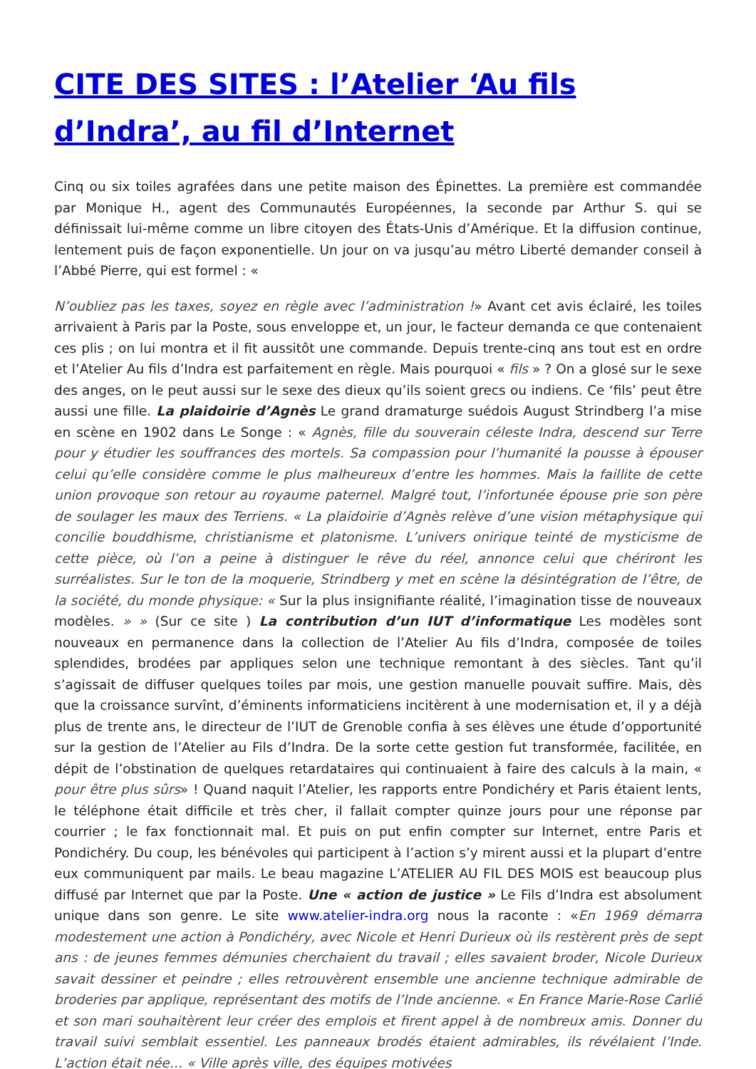CITE DES SITES : l’Atelier ‘Au fils d’Indra’, au fil d’Internet
Cinq ou six toiles agrafées dans une petite maison des Épinettes. La première est commandée par Monique H., agent des Communautés Européennes, la seconde par Arthur S. qui se définissait lui-même comme un libre citoyen des États-Unis d’Amérique. Et la diffusion continue, lentement puis de façon exponentielle. Un jour on va jusqu’au métro Liberté demander conseil à l’Abbé Pierre, qui est formel : «
N’oubliez pas les taxes, soyez en règle avec l’administration !» Avant cet avis éclairé, les toiles arrivaient à Paris par la Poste, sous enveloppe et, un jour, le facteur demanda ce que contenaient ces plis ; on lui montra et il fit aussitôt une commande. Depuis trente-cinq ans tout est en ordre et l’Atelier Au fils d’Indra est parfaitement en règle. Mais pourquoi « fils » ? On a glosé sur le sexe des anges, on le peut aussi sur le sexe des dieux qu’ils soient grecs ou indiens. Ce ‘fils’ peut être aussi une fille. La plaidoirie d’Agnès Le grand dramaturge suédois August Strindberg l’a mise en scène en 1902 dans Le Songe : « Agnès, fille du souverain céleste Indra, descend sur Terre pour y étudier les souffrances des mortels. Sa compassion pour l’humanité la pousse à épouser celui qu’elle considère comme le plus malheureux d’entre les hommes. Mais la faillite de cette union provoque son retour au royaume paternel. Malgré tout, l’infortunée épouse prie son père de soulager les maux des Terriens. « La plaidoirie d’Agnès relève d’une vision métaphysique qui concilie bouddhisme, christianisme et platonisme. L’univers onirique teinté de mysticisme de cette pièce, où l’on a peine à distinguer le rêve du réel, annonce celui que chériront les surréalistes. Sur le ton de la moquerie, Strindberg y met en scène la désintégration de l’être, de la société, du monde physique: « Sur la plus insignifiante réalité, l’imagination tisse de nouveaux modèles. » » (Sur ce site ) La contribution d’un IUT d’informatique Les modèles sont nouveaux en permanence dans la collection de l’Atelier Au fils d’Indra, composée de toiles splendides, brodées par appliques selon une technique remontant à des siècles. Tant qu’il s’agissait de diffuser quelques toiles par mois, une gestion manuelle pouvait suffire. Mais, dès que la croissance survînt, d’éminents informaticiens incitèrent à une modernisation et, il y a déjà plus de trente ans, le directeur de l’IUT de Grenoble confia à ses élèves une étude d’opportunité sur la gestion de l’Atelier au Fils d’Indra. De la sorte cette gestion fut transformée, facilitée, en dépit de l’obstination de quelques retardataires qui continuaient à faire des calculs à la main, « pour être plus sûrs» ! Quand naquit l’Atelier, les rapports entre Pondichéry et Paris étaient lents, le téléphone était difficile et très cher, il fallait compter quinze jours pour une réponse par courrier ; le fax fonctionnait mal. Et puis on put enfin compter sur Internet, entre Paris et Pondichéry. Du coup, les bénévoles qui participent à l’action s’y mirent aussi et la plupart d’entre eux communiquent par mails. Le beau magazine L’ATELIER AU FIL DES MOIS est beaucoup plus diffusé par Internet que par la Poste. Une « action de justice » Le Fils d’Indra est absolument unique dans son genre. Le site www.atelier-indra.org nous la raconte : «En 1969 démarra modestement une action à Pondichéry, avec Nicole et Henri Durieux où ils restèrent près de sept ans : de jeunes femmes démunies cherchaient du travail ; elles savaient broder, Nicole Durieux savait dessiner et peindre ; elles retrouvèrent ensemble une ancienne technique admirable de broderies par applique, représentant des motifs de l’Inde ancienne. « En France Marie-Rose Carlié et son mari souhaitèrent leur créer des emplois et firent appel à de nombreux amis. Donner du travail suivi semblait essentiel. Les panneaux brodés étaient admirables, ils révélaient l’Inde. L’action était née… « Ville après ville, des équipes motivées